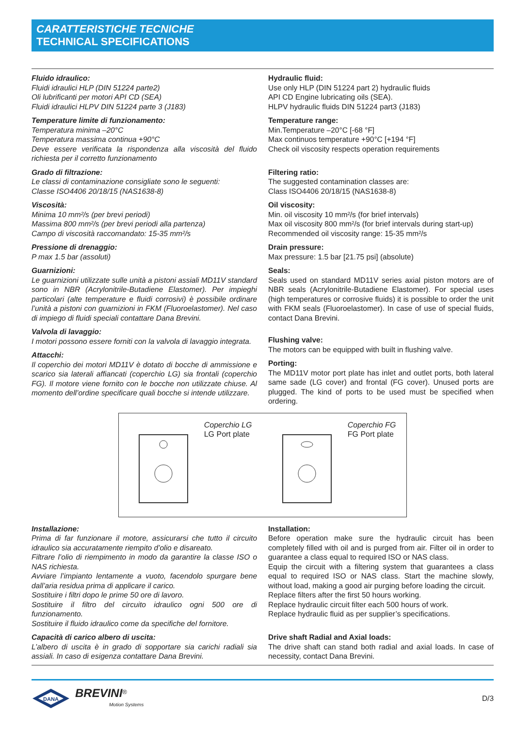CARATTERISTICHE TECNICHE
TECHNICAL SPECIFICATIONS
Fluido idraulico:
Fluidi idraulici HLP (DIN 51224 parte2)
Oli lubrificanti per motori API CD (SEA)
Fluidi idraulici HLPV DIN 51224 parte 3 (J183)
Hydraulic fluid:
Use only HLP (DIN 51224 part 2) hydraulic fluids
API CD Engine lubricating oils (SEA).
HLPV hydraulic fluids DIN 51224 part3 (J183)
Temperature limite di funzionamento:
Temperatura minima –20°C
Temperatura massima continua +90°C
Deve essere verificata la rispondenza alla viscosità del fluido richiesta per il corretto funzionamento
Temperature range:
Min.Temperature –20°C [-68 °F]
Max continuos temperature +90°C [+194 °F]
Check oil viscosity respects operation requirements
Grado di filtrazione:
Le classi di contaminazione consigliate sono le seguenti:
Classe ISO4406 20/18/15 (NAS1638-8)
Filtering ratio:
The suggested contamination classes are:
Class ISO4406 20/18/15 (NAS1638-8)
Viscosità:
Minima 10 mm²/s (per brevi periodi)
Massima 800 mm²/s (per brevi periodi alla partenza)
Campo di viscosità raccomandato: 15-35 mm²/s
Oil viscosity:
Min. oil viscosity 10 mm²/s (for brief intervals)
Max oil viscosity 800 mm²/s (for brief intervals during start-up)
Recommended oil viscosity range: 15-35 mm²/s
Pressione di drenaggio:
P max 1.5 bar (assoluti)
Drain pressure:
Max pressure: 1.5 bar [21.75 psi] (absolute)
Guarnizioni:
Le guarnizioni utilizzate sulle unità a pistoni assiali MD11V standard sono in NBR (Acrylonitrile-Butadiene Elastomer). Per impieghi particolari (alte temperature e fluidi corrosivi) è possibile ordinare l’unità a pistoni con guarnizioni in FKM (Fluoroelastomer). Nel caso di impiego di fluidi speciali contattare Dana Brevini.
Seals:
Seals used on standard MD11V series axial piston motors are of NBR seals (Acrylonitrile-Butadiene Elastomer). For special uses (high temperatures or corrosive fluids) it is possible to order the unit with FKM seals (Fluoroelastomer). In case of use of special fluids, contact Dana Brevini.
Valvola di lavaggio:
I motori possono essere forniti con la valvola di lavaggio integrata.
Attacchi:
Il coperchio dei motori MD11V è dotato di bocche di ammissione e scarico sia laterali affiancati (coperchio LG) sia frontali (coperchio FG). Il motore viene fornito con le bocche non utilizzate chiuse. Al momento dell’ordine specificare quali bocche si intende utilizzare.
Flushing valve:
The motors can be equipped with built in flushing valve.
Porting:
The MD11V motor port plate has inlet and outlet ports, both lateral same sade (LG cover) and frontal (FG cover). Unused ports are plugged. The kind of ports to be used must be specified when ordering.
Coperchio LG
LG Port plate
Coperchio FG
FG Port plate
Installazione:
Prima di far funzionare il motore, assicurarsi che tutto il circuito idraulico sia accuratamente riempito d’olio e disareato.
Filtrare l’olio di riempimento in modo da garantire la classe ISO o NAS richiesta.
Avviare l’impianto lentamente a vuoto, facendolo spurgare bene dall’aria residua prima di applicare il carico.
Sostituire i filtri dopo le prime 50 ore di lavoro.
Sostituire il filtro del circuito idraulico ogni 500 ore di funzionamento.
Sostituire il fluido idraulico come da specifiche del fornitore.
Installation:
Before operation make sure the hydraulic circuit has been completely filled with oil and is purged from air. Filter oil in order to guarantee a class equal to required ISO or NAS class.
Equip the circuit with a filtering system that guarantees a class equal to required ISO or NAS class. Start the machine slowly, without load, making a good air purging before loading the circuit.
Replace filters after the first 50 hours working.
Replace hydraulic circuit filter each 500 hours of work.
Replace hydraulic fluid as per supplier’s specifications.
Capacità di carico albero di uscita:
L’albero di uscita è in grado di sopportare sia carichi radiali sia assiali. In caso di esigenza contattare Dana Brevini.
Drive shaft Radial and Axial loads:
The drive shaft can stand both radial and axial loads. In case of necessity, contact Dana Brevini.
DANA
BREVINI<sup>®</sup>
Motion Systems
D/3